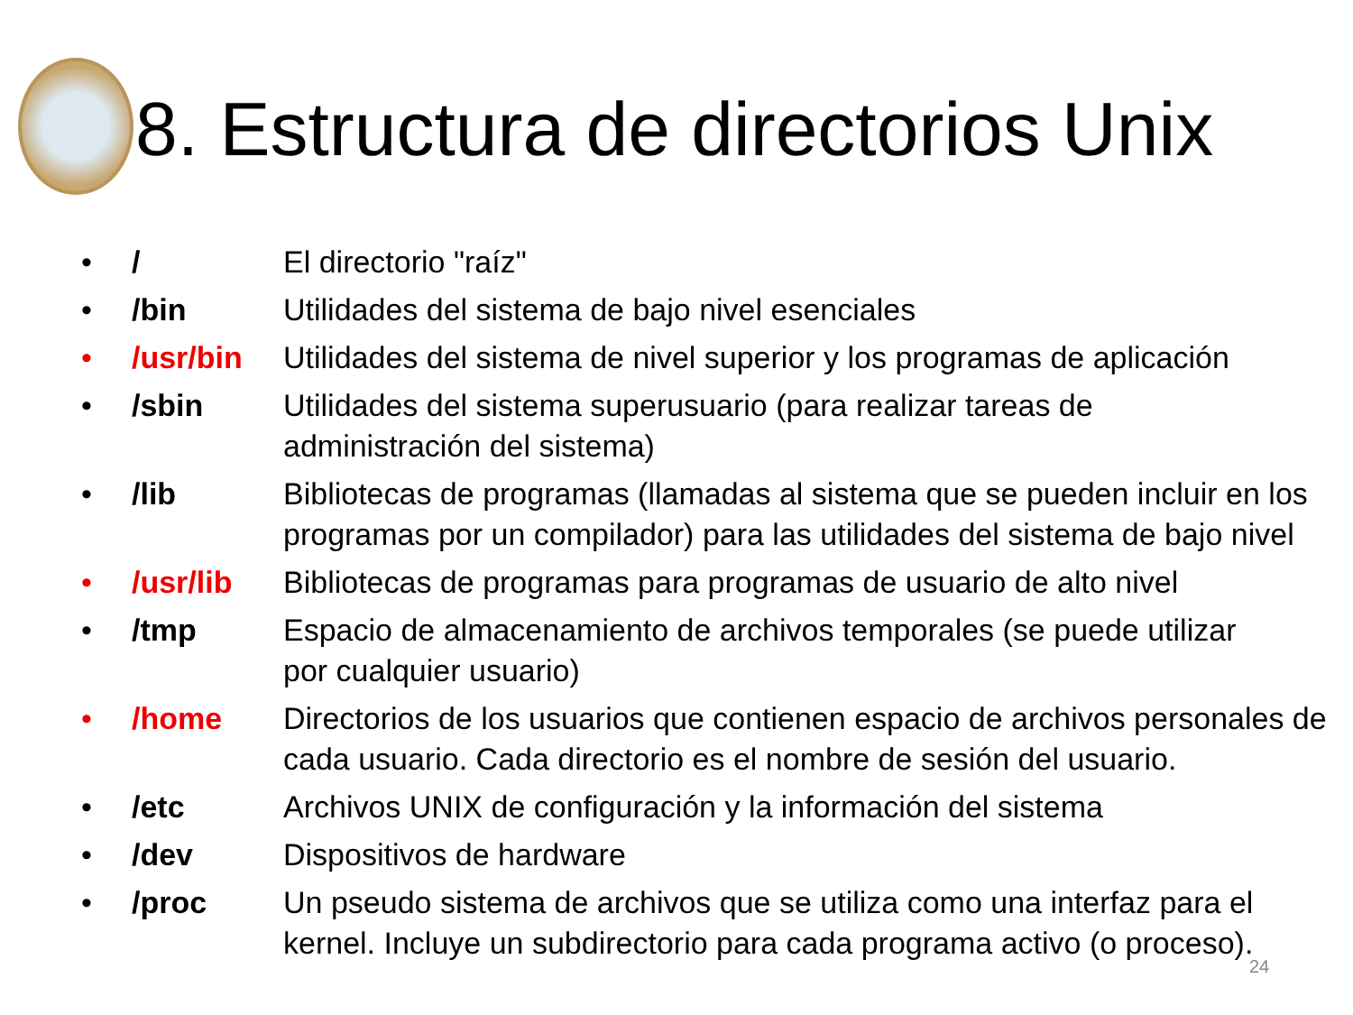8. Estructura de directorios Unix
| • | / | El directorio "raíz" |
| • | /bin | Utilidades del sistema de bajo nivel esenciales |
| • | /usr/bin | Utilidades del sistema de nivel superior y los programas de aplicación |
| • | /sbin | Utilidades del sistema superusuario (para realizar tareas de administración del sistema) |
| • | /lib | Bibliotecas de programas (llamadas al sistema que se pueden incluir en los programas por un compilador) para las utilidades del sistema de bajo nivel |
| • | /usr/lib | Bibliotecas de programas para programas de usuario de alto nivel |
| • | /tmp | Espacio de almacenamiento de archivos temporales (se puede utilizar por cualquier usuario) |
| • | /home | Directorios de los usuarios que contienen espacio de archivos personales de cada usuario. Cada directorio es el nombre de sesión del usuario. |
| • | /etc | Archivos UNIX de configuración y la información del sistema |
| • | /dev | Dispositivos de hardware |
| • | /proc | Un pseudo sistema de archivos que se utiliza como una interfaz para el kernel. Incluye un subdirectorio para cada programa activo (o proceso). |
24